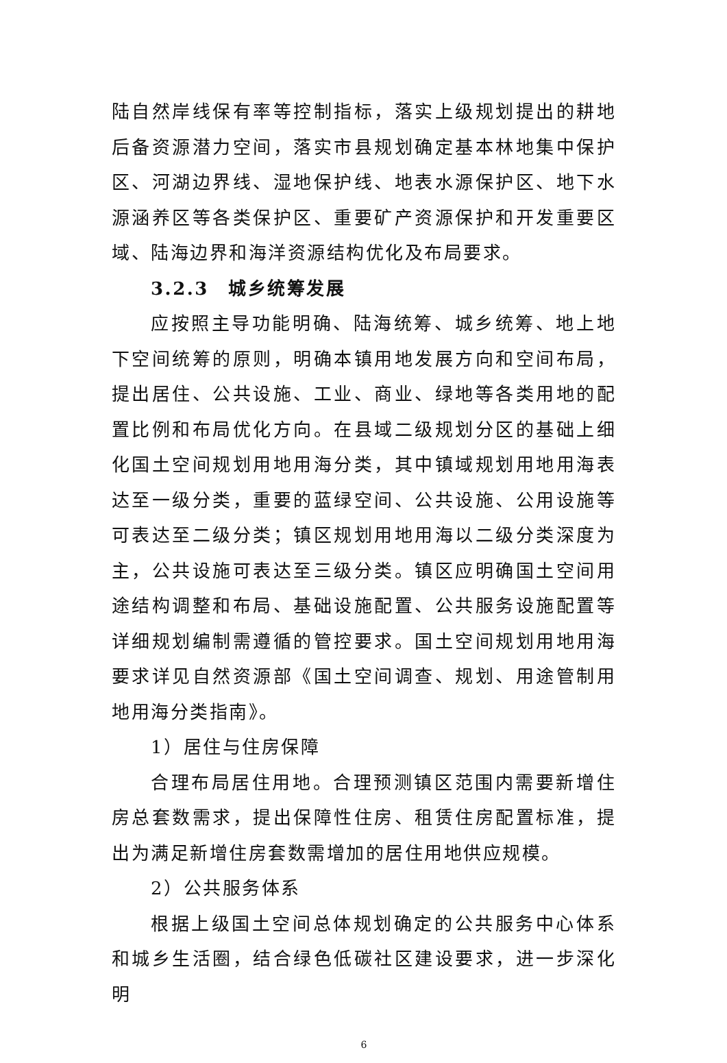陆自然岸线保有率等控制指标，落实上级规划提出的耕地后备资源潜力空间，落实市县规划确定基本林地集中保护区、河湖边界线、湿地保护线、地表水源保护区、地下水源涵养区等各类保护区、重要矿产资源保护和开发重要区域、陆海边界和海洋资源结构优化及布局要求。
3.2.3　城乡统筹发展
应按照主导功能明确、陆海统筹、城乡统筹、地上地下空间统筹的原则，明确本镇用地发展方向和空间布局，提出居住、公共设施、工业、商业、绿地等各类用地的配置比例和布局优化方向。在县域二级规划分区的基础上细化国土空间规划用地用海分类，其中镇域规划用地用海表达至一级分类，重要的蓝绿空间、公共设施、公用设施等可表达至二级分类；镇区规划用地用海以二级分类深度为主，公共设施可表达至三级分类。镇区应明确国土空间用途结构调整和布局、基础设施配置、公共服务设施配置等详细规划编制需遵循的管控要求。国土空间规划用地用海要求详见自然资源部《国土空间调查、规划、用途管制用地用海分类指南》。
1）居住与住房保障
合理布局居住用地。合理预测镇区范围内需要新增住房总套数需求，提出保障性住房、租赁住房配置标准，提出为满足新增住房套数需增加的居住用地供应规模。
2）公共服务体系
根据上级国土空间总体规划确定的公共服务中心体系和城乡生活圈，结合绿色低碳社区建设要求，进一步深化明
6